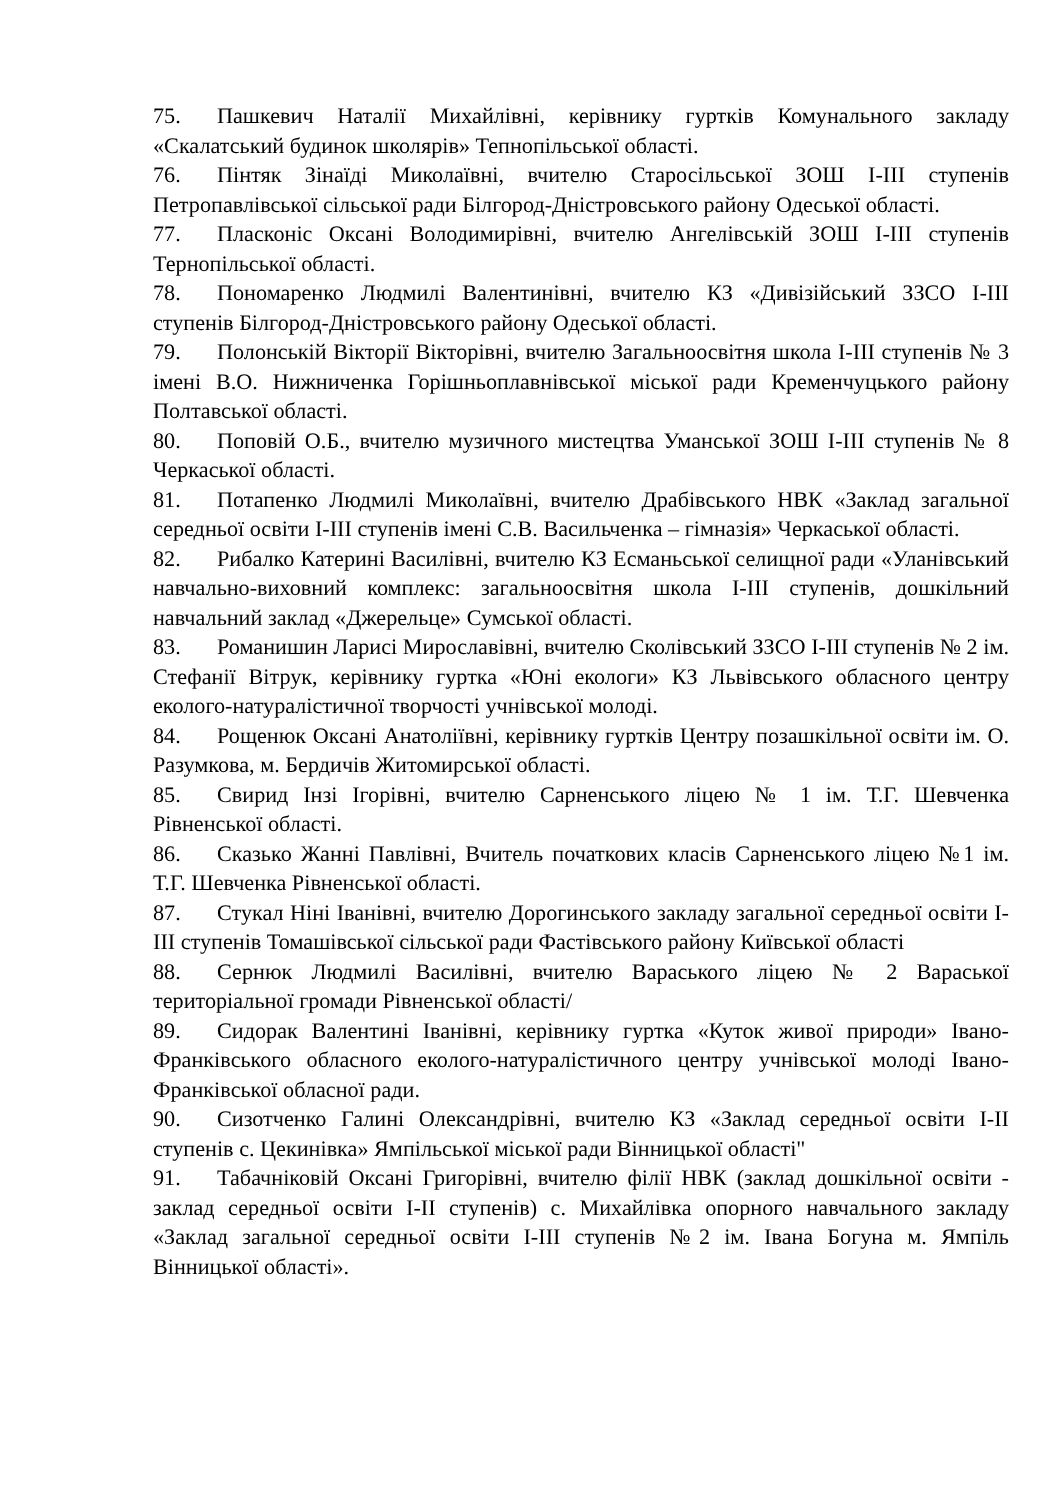75. Пашкевич Наталії Михайлівні, керівнику гуртків Комунального закладу «Скалатський будинок школярів» Тепнопільської області.
76. Пінтяк Зінаїді Миколаївні, вчителю Старосільської ЗОШ І-ІІІ ступенів Петропавлівської сільської ради Білгород-Дністровського району Одеської області.
77. Пласконіс Оксані Володимирівні, вчителю Ангелівській ЗОШ І-ІІІ ступенів Тернопільської області.
78. Пономаренко Людмилі Валентинівні, вчителю КЗ «Дивізійський ЗЗСО І-ІІІ ступенів Білгород-Дністровського району Одеської області.
79. Полонській Вікторії Вікторівні, вчителю Загальноосвітня школа І-ІІІ ступенів № 3 імені В.О. Нижниченка Горішньоплавнівської міської ради Кременчуцького району Полтавської області.
80. Поповій О.Б., вчителю музичного мистецтва Уманської ЗОШ І-ІІІ ступенів № 8 Черкаської області.
81. Потапенко Людмилі Миколаївні, вчителю Драбівського НВК «Заклад загальної середньої освіти І-ІІІ ступенів імені С.В. Васильченка – гімназія» Черкаської області.
82. Рибалко Катерині Василівні, вчителю КЗ Есманьської селищної ради «Уланівський навчально-виховний комплекс: загальноосвітня школа І-ІІІ ступенів, дошкільний навчальний заклад «Джерельце» Сумської області.
83. Романишин Ларисі Мирославівні, вчителю Сколівський ЗЗСО І-ІІІ ступенів № 2 ім. Стефанії Вітрук, керівнику гуртка «Юні екологи» КЗ Львівського обласного центру еколого-натуралістичної творчості учнівської молоді.
84. Рощенюк Оксані Анатоліївні, керівнику гуртків Центру позашкільної освіти ім. О. Разумкова, м. Бердичів Житомирської області.
85. Свирид Інзі Ігорівні, вчителю Сарненського ліцею № 1 ім. Т.Г. Шевченка Рівненської області.
86. Сказько Жанні Павлівні, Вчитель початкових класів Сарненського ліцею №1 ім. Т.Г. Шевченка Рівненської області.
87. Стукал Ніні Іванівні, вчителю Дорогинського закладу загальної середньої освіти І-ІІІ ступенів Томашівської сільської ради Фастівського району Київської області
88. Сернюк Людмилі Василівні, вчителю Вараського ліцею № 2 Вараської територіальної громади Рівненської області/
89. Сидорак Валентині Іванівні, керівнику гуртка «Куток живої природи» Івано-Франківського обласного еколого-натуралістичного центру учнівської молоді Івано-Франківської обласної ради.
90. Сизотченко Галині Олександрівні, вчителю КЗ «Заклад середньої освіти І-ІІ ступенів с. Цекинівка» Ямпільської міської ради Вінницької області"
91. Табачніковій Оксані Григорівні, вчителю філії НВК (заклад дошкільної освіти - заклад середньої освіти І-ІІ ступенів) с. Михайлівка опорного навчального закладу «Заклад загальної середньої освіти І-ІІІ ступенів №2 ім. Івана Богуна м. Ямпіль Вінницької області».